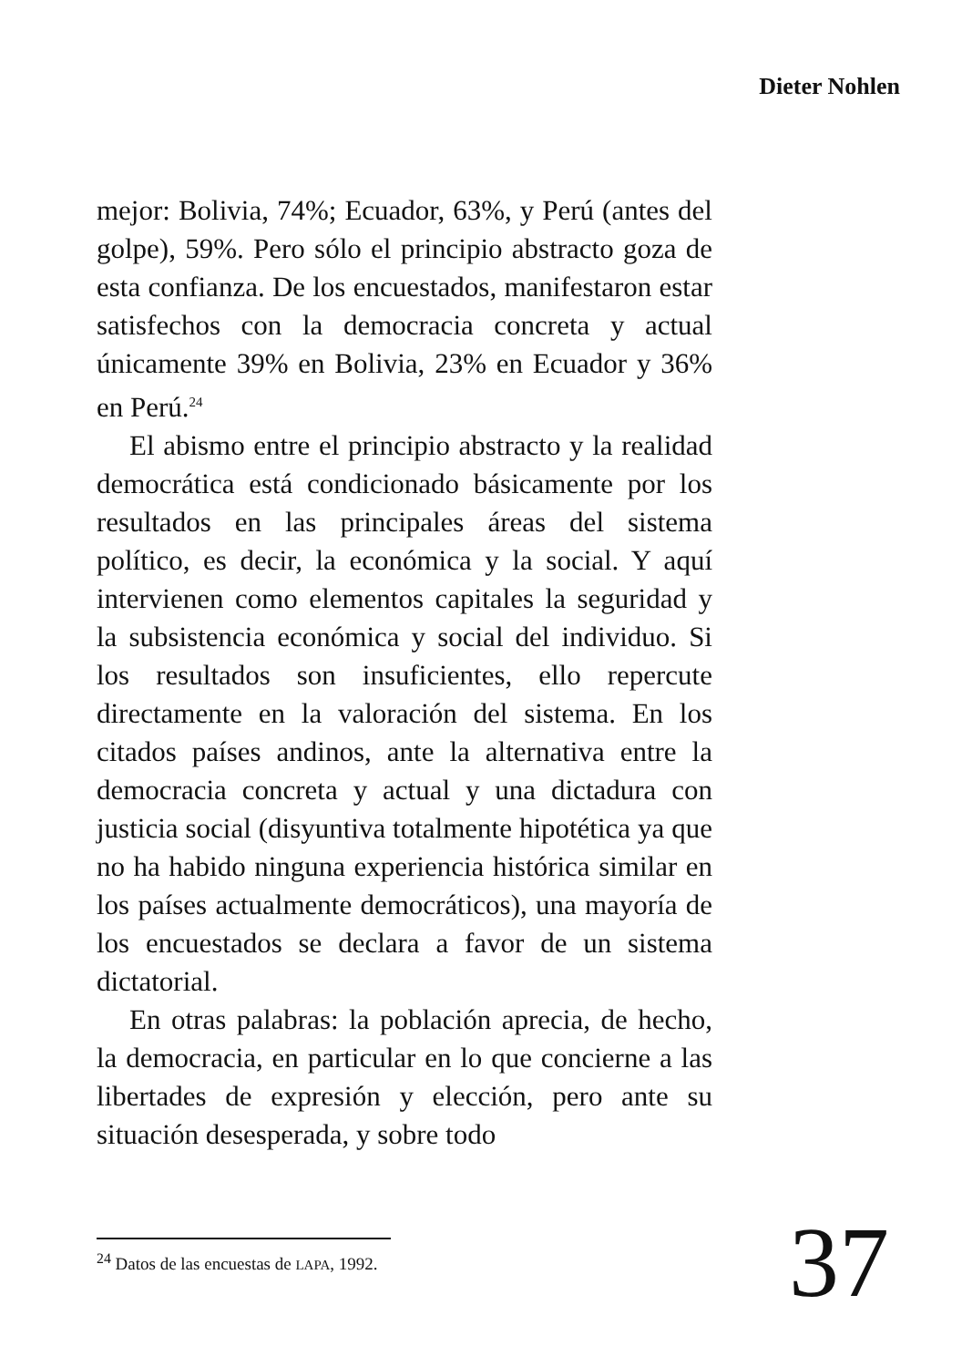Dieter Nohlen
mejor: Bolivia, 74%; Ecuador, 63%, y Perú (antes del golpe), 59%. Pero sólo el principio abstracto goza de esta confianza. De los encuestados, manifestaron estar satisfechos con la democracia concreta y actual únicamente 39% en Bolivia, 23% en Ecuador y 36% en Perú.<sup>24</sup>
El abismo entre el principio abstracto y la realidad democrática está condicionado básicamente por los resultados en las principales áreas del sistema político, es decir, la económica y la social. Y aquí intervienen como elementos capitales la seguridad y la subsistencia económica y social del individuo. Si los resultados son insuficientes, ello repercute directamente en la valoración del sistema. En los citados países andinos, ante la alternativa entre la democracia concreta y actual y una dictadura con justicia social (disyuntiva totalmente hipotética ya que no ha habido ninguna experiencia histórica similar en los países actualmente democráticos), una mayoría de los encuestados se declara a favor de un sistema dictatorial.
En otras palabras: la población aprecia, de hecho, la democracia, en particular en lo que concierne a las libertades de expresión y elección, pero ante su situación desesperada, y sobre todo
<sup>24</sup> Datos de las encuestas de LAPA, 1992.
37